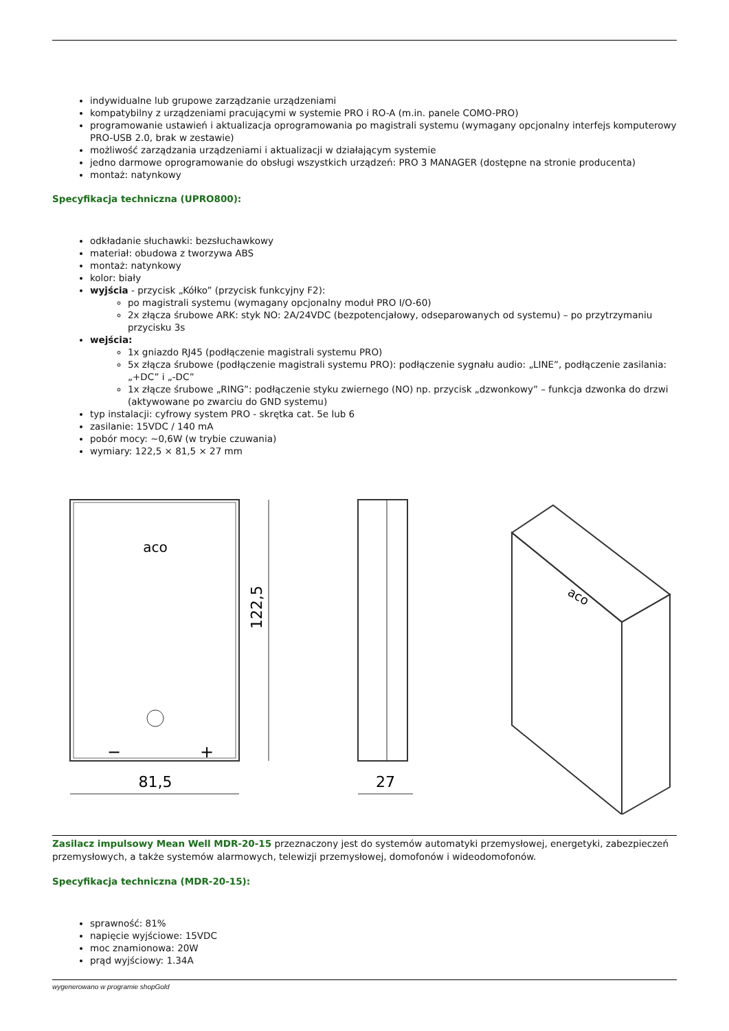indywidualne lub grupowe zarządzanie urządzeniami
kompatybilny z urządzeniami pracującymi w systemie PRO i RO-A (m.in. panele COMO-PRO)
programowanie ustawień i aktualizacja oprogramowania po magistrali systemu (wymagany opcjonalny interfejs komputerowy PRO-USB 2.0, brak w zestawie)
możliwość zarządzania urządzeniami i aktualizacji w działającym systemie
jedno darmowe oprogramowanie do obsługi wszystkich urządzeń: PRO 3 MANAGER (dostępne na stronie producenta)
montaż: natynkowy
Specyfikacja techniczna (UPRO800):
odkładanie słuchawki: bezsłuchawkowy
materiał: obudowa z tworzywa ABS
montaż: natynkowy
kolor: biały
wyjścia - przycisk „Kółko” (przycisk funkcyjny F2):
po magistrali systemu (wymagany opcjonalny moduł PRO I/O-60)
2x złącza śrubowe ARK: styk NO: 2A/24VDC (bezpotencjałowy, odseparowanych od systemu) – po przytrzymaniu przycisku 3s
wejścia:
1x gniazdo RJ45 (podłączenie magistrali systemu PRO)
5x złącza śrubowe (podłączenie magistrali systemu PRO): podłączenie sygnału audio: „LINE”, podłączenie zasilania: „+DC” i „-DC”
1x złącze śrubowe „RING”: podłączenie styku zwiernego (NO) np. przycisk „dzwonkowy” – funkcja dzwonka do drzwi (aktywowane po zwarciu do GND systemu)
typ instalacji: cyfrowy system PRO - skrętka cat. 5e lub 6
zasilanie: 15VDC / 140 mA
pobór mocy: ~0,6W (w trybie czuwania)
wymiary: 122,5 × 81,5 × 27 mm
aco
−
+
81,5
122,5
27
aco
Zasilacz impulsowy Mean Well MDR-20-15 przeznaczony jest do systemów automatyki przemysłowej, energetyki, zabezpieczeń przemysłowych, a także systemów alarmowych, telewizji przemysłowej, domofonów i wideodomofonów.
Specyfikacja techniczna (MDR-20-15):
sprawność: 81%
napięcie wyjściowe: 15VDC
moc znamionowa: 20W
prąd wyjściowy: 1.34A
wygenerowano w programie shopGold